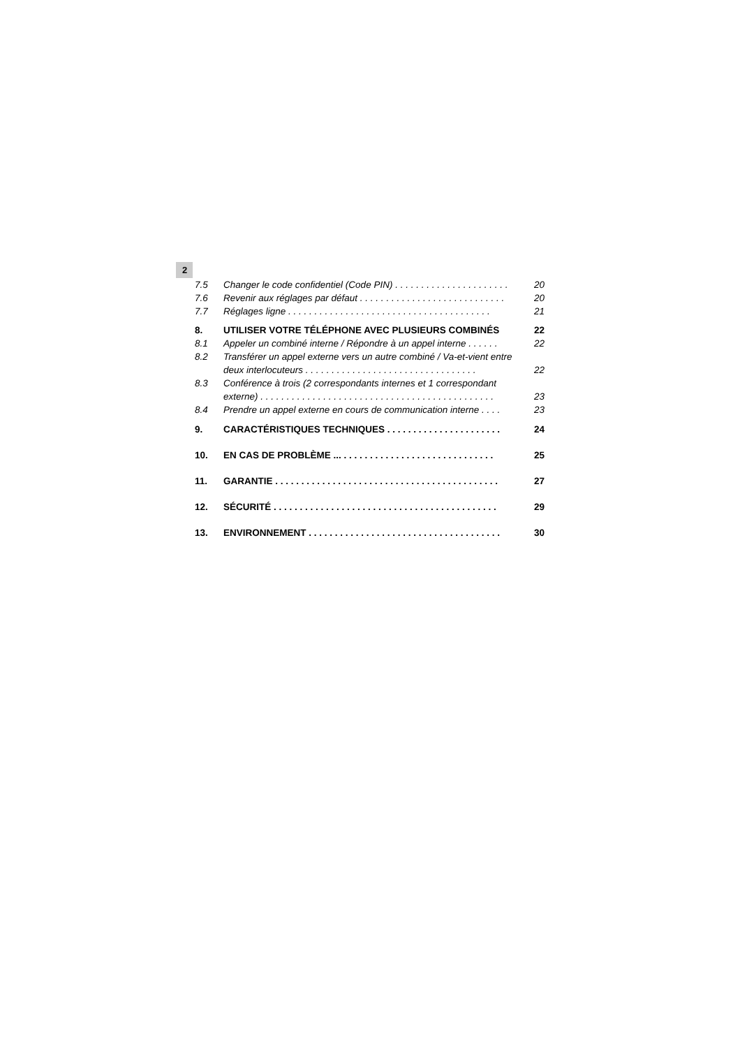2
7.5 Changer le code confidentiel (Code PIN) . . . . . . . . . . . . . . . . . . . . . . 20
7.6 Revenir aux réglages par défaut . . . . . . . . . . . . . . . . . . . . . . . . . . . . 20
7.7 Réglages ligne . . . . . . . . . . . . . . . . . . . . . . . . . . . . . . . . . . . . . . . 21
8. UTILISER VOTRE TÉLÉPHONE AVEC PLUSIEURS COMBINÉS 22
8.1 Appeler un combiné interne / Répondre à un appel interne . . . . . . 22
8.2 Transférer un appel externe vers un autre combiné / Va-et-vient entre deux interlocuteurs . . . . . . . . . . . . . . . . . . . . . . . . . . . . . . . . . 22
8.3 Conférence à trois (2 correspondants internes et 1 correspondant externe) . . . . . . . . . . . . . . . . . . . . . . . . . . . . . . . . . . . . . . . . . . . . . 23
8.4 Prendre un appel externe en cours de communication interne . . . . 23
9. CARACTÉRISTIQUES TECHNIQUES . . . . . . . . . . . . . . . . . . . . . . 24
10. EN CAS DE PROBLÈME ... . . . . . . . . . . . . . . . . . . . . . . . . . . . . . 25
11. GARANTIE . . . . . . . . . . . . . . . . . . . . . . . . . . . . . . . . . . . . . . . . . . . 27
12. SÉCURITÉ . . . . . . . . . . . . . . . . . . . . . . . . . . . . . . . . . . . . . . . . . . . 29
13. ENVIRONNEMENT . . . . . . . . . . . . . . . . . . . . . . . . . . . . . . . . . . . . . 30